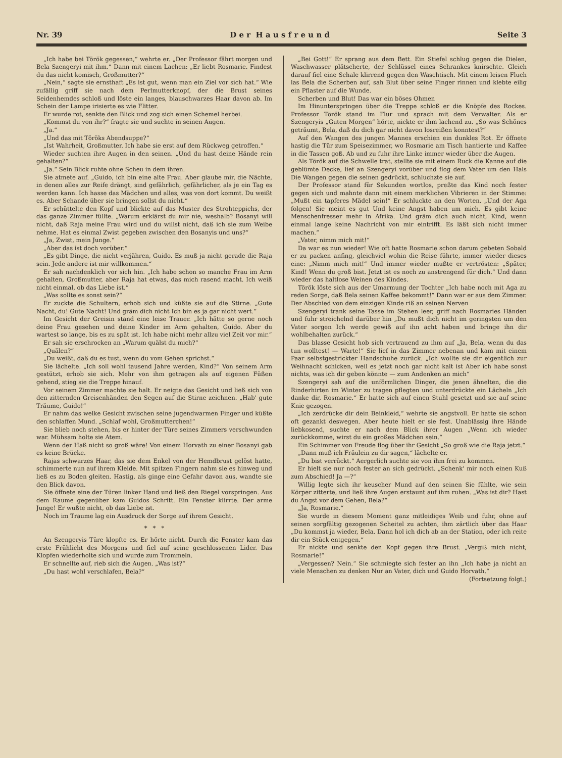Nr. 39 D e r H a u s f r e u n d Seite 3
„Ich habe bei Török gegessen,“ wehrte er. „Der Professor fährt morgen und Bela Szengeryi mit ihm.“ Dann mit einem Lachen: „Er liebt Rosmarie. Findest du das nicht komisch, Großmutter?“
„Nein,“ sagte sie ernsthaft „Es ist gut, wenn man ein Ziel vor sich hat.“ Wie zufällig griff sie nach dem Perlmutterknopf, der die Brust seines Seidenhemdes schloß und löste ein langes, blauschwarzes Haar davon ab. Im Schein der Lampe irisierte es wie Flitter.
Er wurde rot, senkte den Blick und zog sich einen Schemel herbei.
„Kommst du von ihr?“ fragte sie und suchte in seinen Augen.
„Ja.“
„Und das mit Töröks Abendsuppe?“
„Ist Wahrheit, Großmutter. Ich habe sie erst auf dem Rückweg getroffen.“
Wieder suchten ihre Augen in den seinen. „Und du hast deine Hände rein gehalten?“
„Ja.“ Sein Blick ruhte ohne Scheu in dem ihren.
Sie atmete auf. „Guido, ich bin eine alte Frau. Aber glaube mir, die Nächte, in denen alles zur Reife drängt, sind gefährlich, gefährlicher, als je ein Tag es werden kann. Ich hasse das Mädchen und alles, was von dort kommt. Du weißt es. Aber Schande über sie bringen sollst du nicht.“
Er schüttelte den Kopf und blickte auf das Muster des Strohteppichs, der das ganze Zimmer füllte. „Warum erklärst du mir nie, weshalb? Bosanyi will nicht, daß Raja meine Frau wird und du willst nicht, daß ich sie zum Weibe nehme. Hat es einmal Zwist gegeben zwischen den Bosanyis und uns?“
„Ja, Zwist, mein Junge.“
„Aber das ist doch vorüber.“
„Es gibt Dinge, die nicht verjähren, Guido. Es muß ja nicht gerade die Raja sein. Jede andere ist mir willkommen.“
Er sah nachdenklich vor sich hin. „Ich habe schon so manche Frau im Arm gehalten, Großmutter, aber Raja hat etwas, das mich rasend macht. Ich weiß nicht einmal, ob das Liebe ist.“
„Was sollte es sonst sein?“
Er zuckte die Schultern, erhob sich und küßte sie auf die Stirne. „Gute Nacht, du! Gute Nacht! Und gräm dich nicht Ich bin es ja gar nicht wert.“
Im Gesicht der Greisin stand eine leise Trauer. „Ich hätte so gerne noch deine Frau gesehen und deine Kinder im Arm gehalten, Guido. Aber du wartest so lange, bis es zu spät ist. Ich habe nicht mehr allzu viel Zeit vor mir.“
Er sah sie erschrocken an „Warum quälst du mich?“
„Quälen?“
„Du weißt, daß du es tust, wenn du vom Gehen sprichst.“
Sie lächelte. „Ich soll wohl tausend Jahre werden, Kind?“ Von seinem Arm gestützt, erhob sie sich. Mehr von ihm getragen als auf eigenen Füßen gehend, stieg sie die Treppe hinauf.
Vor seinem Zimmer machte sie halt. Er neigte das Gesicht und ließ sich von den zitternden Greisenhänden den Segen auf die Stirne zeichnen. „Hab' gute Träume, Guido!“
Er nahm das welke Gesicht zwischen seine jugendwarmen Finger und küßte den schlaffen Mund. „Schlaf wohl, Großmutterchen!“
Sie blieb noch stehen, bis er hinter der Türe seines Zimmers verschwunden war. Mühsam holte sie Atem.
Wenn der Haß nicht so groß wäre! Von einem Horvath zu einer Bosanyi gab es keine Brücke.
Rajas schwarzes Haar, das sie dem Enkel von der Hemdbrust gelöst hatte, schimmerte nun auf ihrem Kleide. Mit spitzen Fingern nahm sie es hinweg und ließ es zu Boden gleiten. Hastig, als ginge eine Gefahr davon aus, wandte sie den Blick davon.
Sie öffnete eine der Türen linker Hand und ließ den Riegel vorspringen. Aus dem Raume gegenüber kam Guidos Schritt. Ein Fenster klirrte. Der arme Junge! Er wußte nicht, ob das Liebe ist.
Noch im Traume lag ein Ausdruck der Sorge auf ihrem Gesicht.
* * *
An Szengeryis Türe klopfte es. Er hörte nicht. Durch die Fenster kam das erste Frühlicht des Morgens und fiel auf seine geschlossenen Lider. Das Klopfen wiederholte sich und wurde zum Trommeln.
Er schnellte auf, rieb sich die Augen. „Was ist?“
„Du hast wohl verschlafen, Bela?“
„Bei Gott!“ Er sprang aus dem Bett. Ein Stiefel schlug gegen die Dielen, Waschwasser plätscherte, der Schlüssel eines Schrankes knirschte. Gleich darauf fiel eine Schale klirrend gegen den Waschtisch. Mit einem leisen Fluch las Bela die Scherben auf, sah Blut über seine Finger rinnen und klebte eilig ein Pflaster auf die Wunde.
Scherben und Blut! Das war ein böses Ohmen
Im Hinunterspringen über die Treppe schloß er die Knöpfe des Rockes. Professor Török stand im Flur und sprach mit dem Verwalter. Als er Szengeryis „Guten Morgen“ hörte, nickte er ihm lachend zu. „So was Schönes geträumt, Bela, daß du dich gar nicht davon losreißen konntest?“
Auf den Wangen des jungen Mannes erschien ein dunkles Rot. Er öffnete hastig die Tür zum Speisezimmer, wo Rosmarie am Tisch hantierte und Kaffee in die Tassen goß. Ab und zu fuhr ihre Linke immer wieder über die Augen.
Als Török auf die Schwelle trat, stellte sie mit einem Ruck die Kanne auf die geblümte Decke, lief an Szengeryi vorüber und flog dem Vater um den Hals Die Wangen gegen die seinen gedrückt, schluchzte sie auf.
Der Professor stand für Sekunden wortlos, preßte das Kind noch fester gegen sich und mahnte dann mit einem merklichen Vibrieren in der Stimme: „Mußt ein tapferes Mädel sein!“ Er schluckte an den Worten. „Und der Aga folgen! Sie meint es gut Und keine Angst haben um mich. Es gibt keine Menschenfresser mehr in Afrika. Und gräm dich auch nicht, Kind, wenn einmal lange keine Nachricht von mir eintrifft. Es läßt sich nicht immer machen.“
„Vater, nimm mich mit!“
Da war es nun wieder! Wie oft hatte Rosmarie schon darum gebeten Sobald er zu packen anfing, gleichviel wohin die Reise führte, immer wieder dieses eine: „Nimm mich mit!“ Und immer wieder mußte er vertrösten: „Später, Kind! Wenn du groß bist. Jetzt ist es noch zu anstrengend für dich.“ Und dann wieder das haltlose Weinen des Kindes.
Török löste sich aus der Umarmung der Tochter „Ich habe noch mit Aga zu reden Sorge, daß Bela seinen Kaffee bekommt!“ Dann war er aus dem Zimmer. Der Abschied von dem einzigen Kinde riß an seinen Nerven
Szengeryi trank seine Tasse im Stehen leer, griff nach Rosmaries Händen und fuhr streichelnd darüber hin „Du mußt dich nicht im geringsten um den Vater sorgen Ich werde gewiß auf ihn acht haben und bringe ihn dir wohlbehalten zurück.“
Das blasse Gesicht hob sich vertrauend zu ihm auf „Ja, Bela, wenn du das tun wolltest! — Warte!“ Sie lief in das Zimmer nebenan und kam mit einem Paar selbstgestrickter Handschuhe zurück. „Ich wollte sie dir eigentlich zur Weihnacht schicken, weil es jetzt noch gar nicht kalt ist Aber ich habe sonst nichts, was ich dir geben könnte — zum Andenken an mich“
Szengeryi sah auf die unförmlichen Dinger, die jenen ähnelten, die die Rinderhirten im Winter zu tragen pflegten und unterdrückte ein Lächeln „Ich danke dir, Rosmarie.“ Er hatte sich auf einen Stuhl gesetzt und sie auf seine Knie gezogen.
„Ich zerdrücke dir dein Beinkleid,“ wehrte sie angstvoll. Er hatte sie schon oft gezankt deswegen. Aber heute hielt er sie fest. Unablässig ihre Hände liebkosend, suchte er nach dem Blick ihrer Augen „Wenn ich wieder zurückkomme, wirst du ein großes Mädchen sein.“
Ein Schimmer von Freude flog über ihr Gesicht „So groß wie die Raja jetzt.“
„Dann muß ich Fräulein zu dir sagen,“ lächelte er.
„Du bist verrückt.“ Aergerlich suchte sie von ihm frei zu kommen.
Er hielt sie nur noch fester an sich gedrückt. „Schenk' mir noch einen Kuß zum Abschied! Ja —?“
Willig legte sich ihr keuscher Mund auf den seinen Sie fühlte, wie sein Körper zitterte, und ließ ihre Augen erstaunt auf ihm ruhen. „Was ist dir? Hast du Angst vor dem Gehen, Bela?“
„Ja, Rosmarie.“
Sie wurde in diesem Moment ganz mitleidiges Weib und fuhr, ohne auf seinen sorgfältig gezogenen Scheitel zu achten, ihm zärtlich über das Haar „Du kommst ja wieder, Bela. Dann hol ich dich ab an der Station, oder ich reite dir ein Stück entgegen.“
Er nickte und senkte den Kopf gegen ihre Brust. „Vergiß mich nicht, Rosmarie!“
„Vergessen? Nein.“ Sie schmiegte sich fester an ihn „Ich habe ja nicht an viele Menschen zu denken Nur an Vater, dich und Guido Horvath.“
(Fortsetzung folgt.)